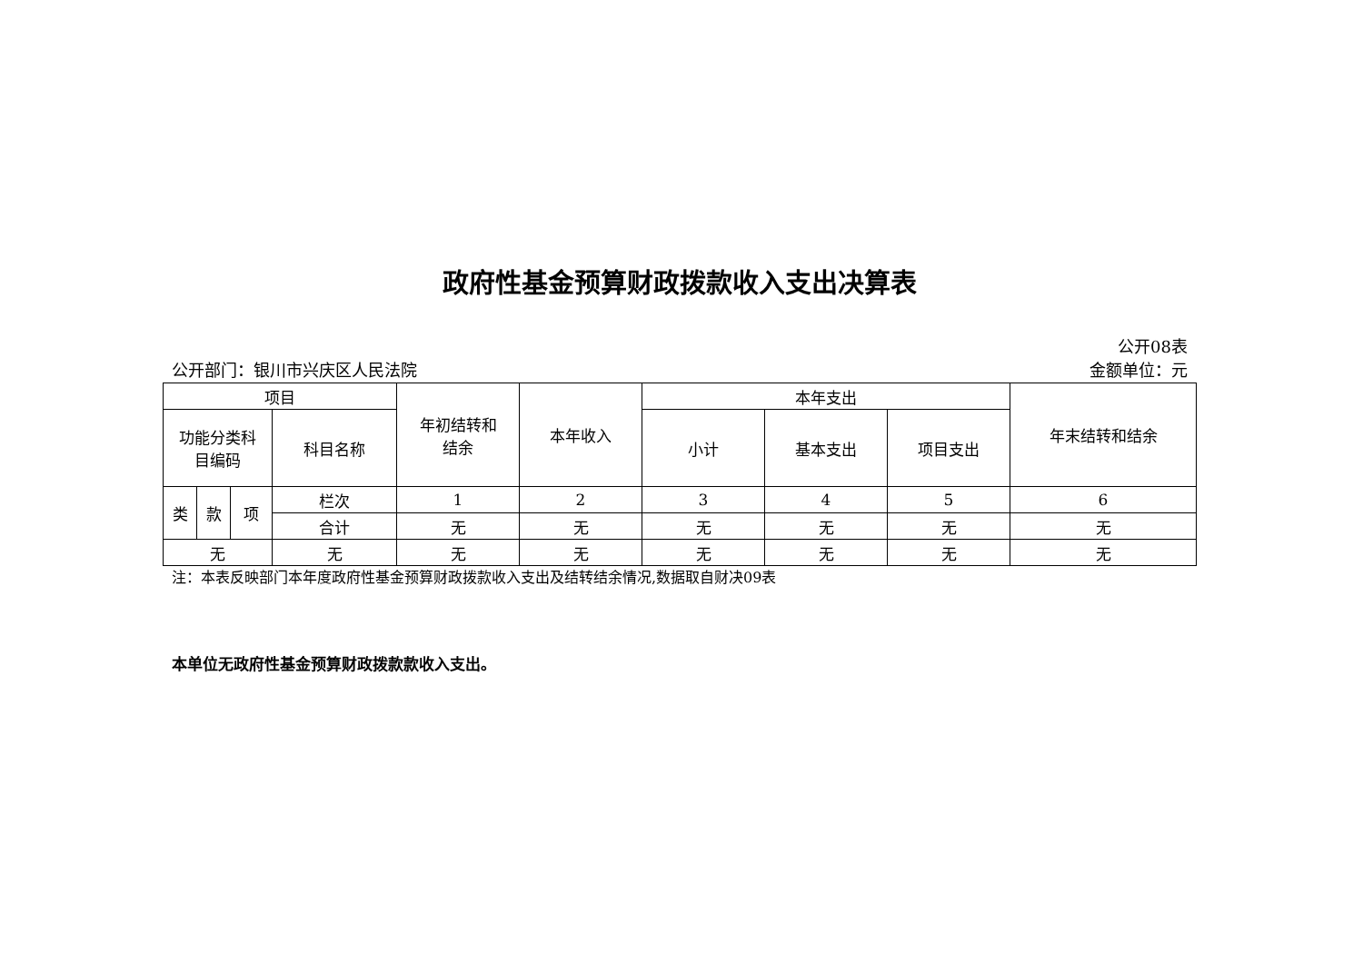政府性基金预算财政拨款收入支出决算表
公开08表
公开部门：银川市兴庆区人民法院 金额单位：元
| 项目 | | | | 年初结转和 结余 | 本年收入 | 本年支出 | | | 年末结转和结余 |
| --- | --- | --- | --- | --- | --- | --- | --- | --- | --- |
| 功能分类科 目编码 | | | 科目名称 | | | 小计 | 基本支出 | 项目支出 | |
| 类 | 款 | 项 | 栏次 | 1 | 2 | 3 | 4 | 5 | 6 |
| | | | 合计 | 无 | 无 | 无 | 无 | 无 | 无 |
| 无 | | | 无 | 无 | 无 | 无 | 无 | 无 | 无 |
注：本表反映部门本年度政府性基金预算财政拨款收入支出及结转结余情况,数据取自财决09表
本单位无政府性基金预算财政拨款款收入支出。